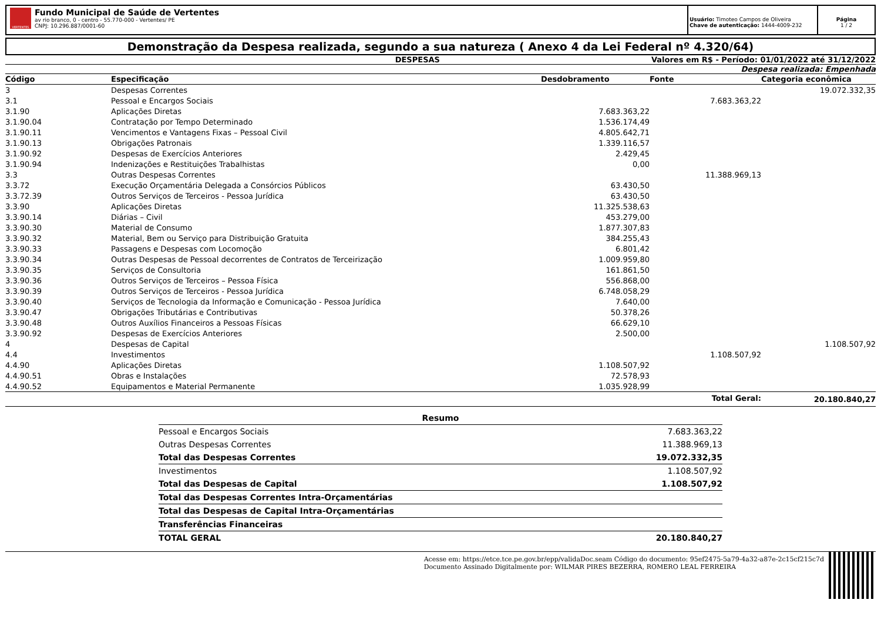VERTENTES
Fundo Municipal de Saúde de Vertentes
av rio branco, 0 - centro - 55.770-000 - Vertentes/ PE
CNPJ: 10.296.887/0001-60
Usuário: Timoteo Campos de Oliveira
Chave de autenticação: 1444-4009-232
Página
1 / 2
Demonstração da Despesa realizada, segundo a sua natureza ( Anexo 4 da Lei Federal nº 4.320/64)
DESPESAS Valores em R$ - Período: 01/01/2022 até 31/12/2022
Despesa realizada: Empenhada
| Código | Especificação | Desdobramento | Fonte | Categoria econômica |
| --- | --- | --- | --- | --- |
| 3 | Despesas Correntes | | | 19.072.332,35 |
| 3.1 | Pessoal e Encargos Sociais | | 7.683.363,22 | |
| 3.1.90 | Aplicações Diretas | 7.683.363,22 | | |
| 3.1.90.04 | Contratação por Tempo Determinado | 1.536.174,49 | | |
| 3.1.90.11 | Vencimentos e Vantagens Fixas – Pessoal Civil | 4.805.642,71 | | |
| 3.1.90.13 | Obrigações Patronais | 1.339.116,57 | | |
| 3.1.90.92 | Despesas de Exercícios Anteriores | 2.429,45 | | |
| 3.1.90.94 | Indenizações e Restituições Trabalhistas | 0,00 | | |
| 3.3 | Outras Despesas Correntes | | 11.388.969,13 | |
| 3.3.72 | Execução Orçamentária Delegada a Consórcios Públicos | 63.430,50 | | |
| 3.3.72.39 | Outros Serviços de Terceiros - Pessoa Jurídica | 63.430,50 | | |
| 3.3.90 | Aplicações Diretas | 11.325.538,63 | | |
| 3.3.90.14 | Diárias – Civil | 453.279,00 | | |
| 3.3.90.30 | Material de Consumo | 1.877.307,83 | | |
| 3.3.90.32 | Material, Bem ou Serviço para Distribuição Gratuita | 384.255,43 | | |
| 3.3.90.33 | Passagens e Despesas com Locomoção | 6.801,42 | | |
| 3.3.90.34 | Outras Despesas de Pessoal decorrentes de Contratos de Terceirização | 1.009.959,80 | | |
| 3.3.90.35 | Serviços de Consultoria | 161.861,50 | | |
| 3.3.90.36 | Outros Serviços de Terceiros – Pessoa Física | 556.868,00 | | |
| 3.3.90.39 | Outros Serviços de Terceiros - Pessoa Jurídica | 6.748.058,29 | | |
| 3.3.90.40 | Serviços de Tecnologia da Informação e Comunicação - Pessoa Jurídica | 7.640,00 | | |
| 3.3.90.47 | Obrigações Tributárias e Contributivas | 50.378,26 | | |
| 3.3.90.48 | Outros Auxílios Financeiros a Pessoas Físicas | 66.629,10 | | |
| 3.3.90.92 | Despesas de Exercícios Anteriores | 2.500,00 | | |
| 4 | Despesas de Capital | | | 1.108.507,92 |
| 4.4 | Investimentos | | 1.108.507,92 | |
| 4.4.90 | Aplicações Diretas | 1.108.507,92 | | |
| 4.4.90.51 | Obras e Instalações | 72.578,93 | | |
| 4.4.90.52 | Equipamentos e Material Permanente | 1.035.928,99 | | |
| | | | Total Geral: | 20.180.840,27 |
| Resumo | |
| Pessoal e Encargos Sociais | 7.683.363,22 |
| Outras Despesas Correntes | 11.388.969,13 |
| Total das Despesas Correntes | 19.072.332,35 |
| Investimentos | 1.108.507,92 |
| Total das Despesas de Capital | 1.108.507,92 |
| Total das Despesas Correntes Intra-Orçamentárias | |
| Total das Despesas de Capital Intra-Orçamentárias | |
| Transferências Financeiras | |
| TOTAL GERAL | 20.180.840,27 |
Acesse em: https://etce.tce.pe.gov.br/epp/validaDoc.seam Código do documento: 95ef2475-5a79-4a32-a87e-2c15cf215c7d
Documento Assinado Digitalmente por: WILMAR PIRES BEZERRA, ROMERO LEAL FERREIRA